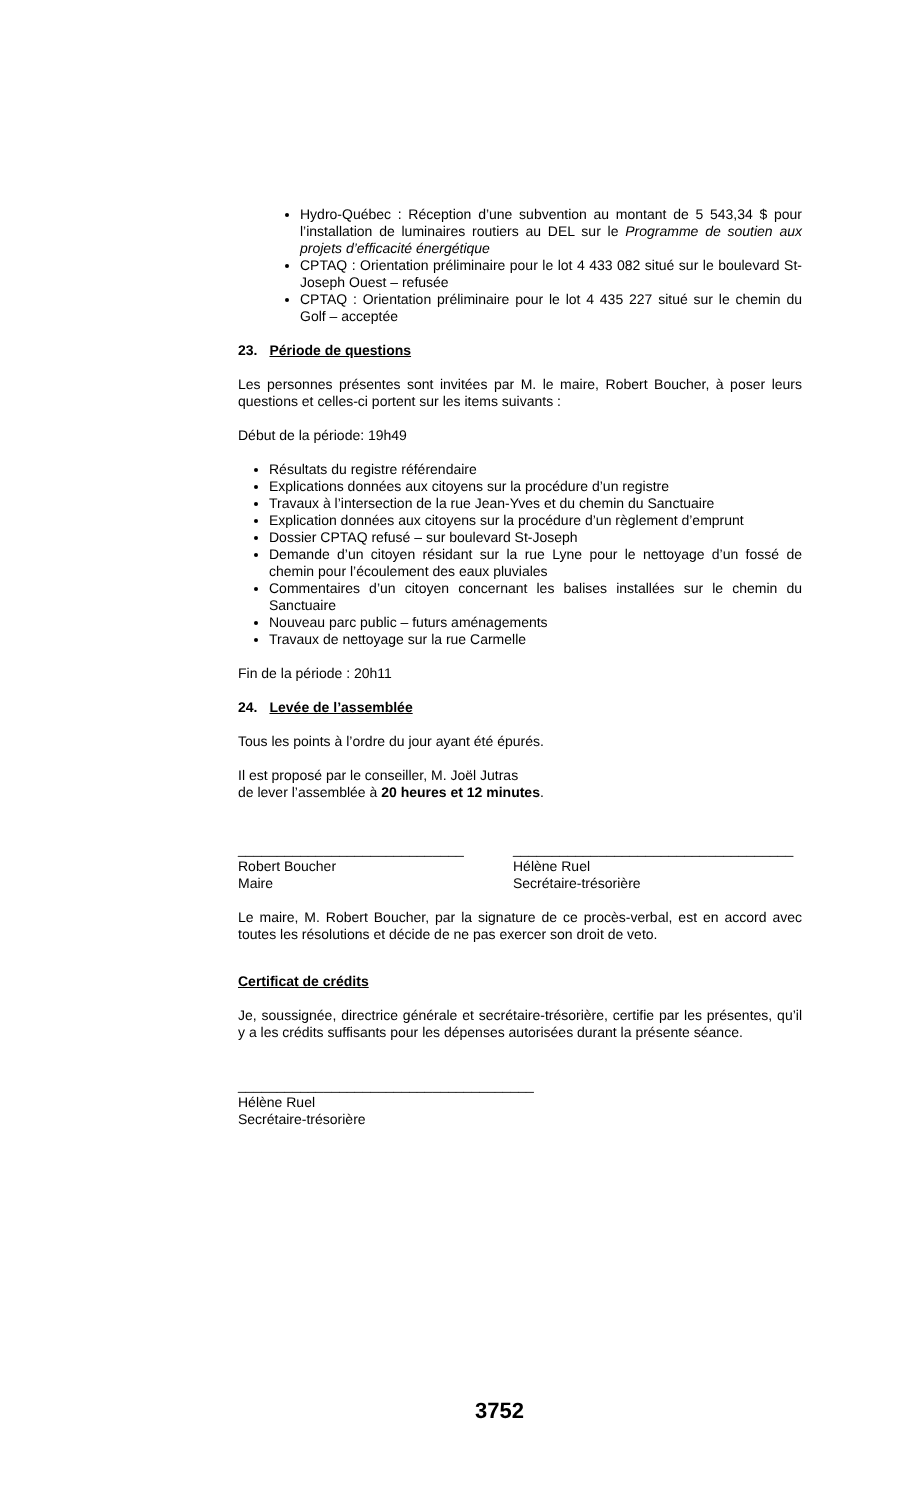Hydro-Québec : Réception d’une subvention au montant de 5 543,34 $ pour l’installation de luminaires routiers au DEL sur le Programme de soutien aux projets d’efficacité énergétique
CPTAQ : Orientation préliminaire pour le lot 4 433 082 situé sur le boulevard St-Joseph Ouest – refusée
CPTAQ : Orientation préliminaire pour le lot 4 435 227 situé sur le chemin du Golf – acceptée
23. Période de questions
Les personnes présentes sont invitées par M. le maire, Robert Boucher, à poser leurs questions et celles-ci portent sur les items suivants :
Début de la période: 19h49
Résultats du registre référendaire
Explications données aux citoyens sur la procédure d’un registre
Travaux à l’intersection de la rue Jean-Yves et du chemin du Sanctuaire
Explication données aux citoyens sur la procédure d’un règlement d’emprunt
Dossier CPTAQ refusé – sur boulevard St-Joseph
Demande d’un citoyen résidant sur la rue Lyne pour le nettoyage d’un fossé de chemin pour l’écoulement des eaux pluviales
Commentaires d’un citoyen concernant les balises installées sur le chemin du Sanctuaire
Nouveau parc public – futurs aménagements
Travaux de nettoyage sur la rue Carmelle
Fin de la période : 20h11
24. Levée de l’assemblée
Tous les points à l’ordre du jour ayant été épurés.
Il est proposé par le conseiller, M. Joël Jutras
de lever l’assemblée à 20 heures et 12 minutes.
_____________________________
Robert Boucher
Maire
____________________________________
Hélène Ruel
Secrétaire-trésorière
Le maire, M. Robert Boucher, par la signature de ce procès-verbal, est en accord avec toutes les résolutions et décide de ne pas exercer son droit de veto.
Certificat de crédits
Je, soussignée, directrice générale et secrétaire-trésorière, certifie par les présentes, qu’il y a les crédits suffisants pour les dépenses autorisées durant la présente séance.
______________________________________
Hélène Ruel
Secrétaire-trésorière
3752